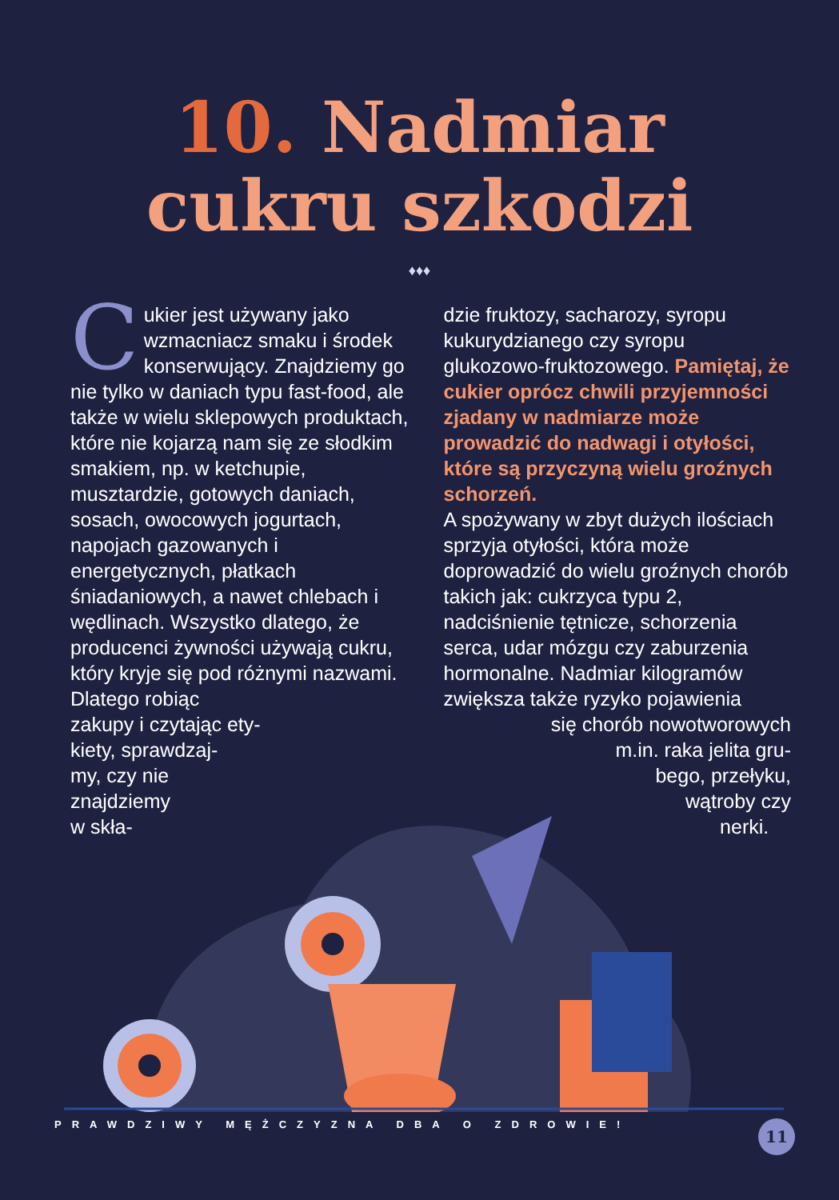10. Nadmiar
cukru szkodzi
♦♦♦
Cukier jest używany jako wzmacniacz smaku i środek konserwujący. Znajdziemy go nie tylko w daniach typu fast-food, ale także w wielu sklepowych produktach, które nie kojarzą nam się ze słodkim smakiem, np. w ketchupie, musztardzie, gotowych daniach, sosach, owocowych jogurtach, napojach gazowanych i energetycznych, płatkach śniadaniowych, a nawet chlebach i wędlinach. Wszystko dlatego, że producenci żywności używają cukru, który kryje się pod różnymi nazwami. Dlatego robiąc
zakupy i czytając ety-
kiety, sprawdzaj-
my, czy nie
znajdziemy
w skła-
dzie fruktozy, sacharozy, syropu kukurydzianego czy syropu glukozowo-fruktozowego. Pamiętaj, że cukier oprócz chwili przyjemności zjadany w nadmiarze może prowadzić do nadwagi i otyłości, które są przyczyną wielu groźnych schorzeń.
A spożywany w zbyt dużych ilościach sprzyja otyłości, która może doprowadzić do wielu groźnych chorób takich jak: cukrzyca typu 2, nadciśnienie tętnicze, schorzenia serca, udar mózgu czy zaburzenia hormonalne. Nadmiar kilogramów zwiększa także ryzyko pojawienia
się chorób nowotworowych
m.in. raka jelita gru-
bego, przełyku,
wątroby czy
nerki.
PRAWDZIWY MĘŻCZYZNA DBA O ZDROWIE!
11